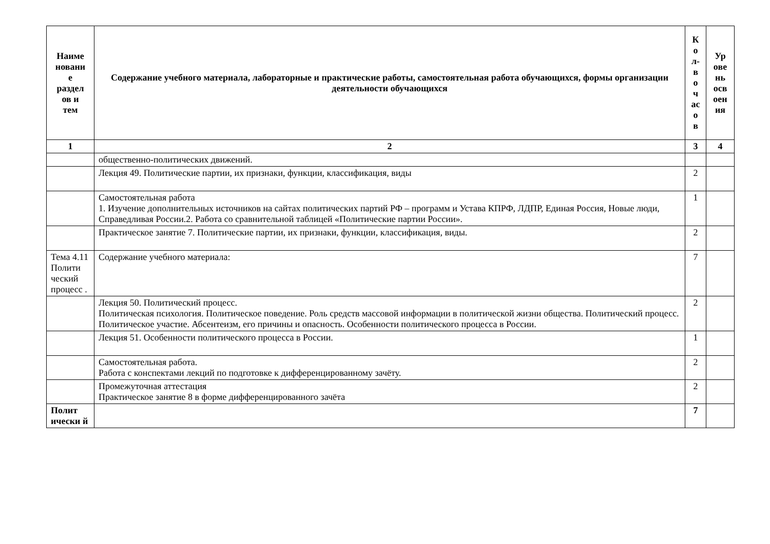| Наиме новани е раздел ов и тем | Содержание учебного материала, лабораторные и практические работы, самостоятельная работа обучающихся, формы организации деятельности обучающихся | К о л- в о ч ас о в | Ур ове нь осв оен ия |
| --- | --- | --- | --- |
| 1 | 2 | 3 | 4 |
| | общественно-политических движений. | | |
| | Лекция 49. Политические партии, их признаки, функции, классификация, виды | 2 | |
| | Самостоятельная работа 1. Изучение дополнительных источников на сайтах политических партий РФ – программ и Устава КПРФ, ЛДПР, Единая Россия, Новые люди, Справедливая России.2. Работа со сравнительной таблицей «Политические партии России». | 1 | |
| | Практическое занятие 7. Политические партии, их признаки, функции, классификация, виды. | 2 | |
| Тема 4.11 Полити ческий процесс . | Содержание учебного материала: | 7 | |
| | Лекция 50. Политический процесс. Политическая психология. Политическое поведение. Роль средств массовой информации в политической жизни общества. Политический процесс. Политическое участие. Абсентеизм, его причины и опасность. Особенности политического процесса в России. | 2 | |
| | Лекция 51. Особенности политического процесса в России. | 1 | |
| | Самостоятельная работа. Работа с конспектами лекций по подготовке к дифференцированному зачёту. | 2 | |
| | Промежуточная аттестация Практическое занятие 8 в форме дифференцированного зачёта | 2 | |
| Полит ически й | | 7 | |